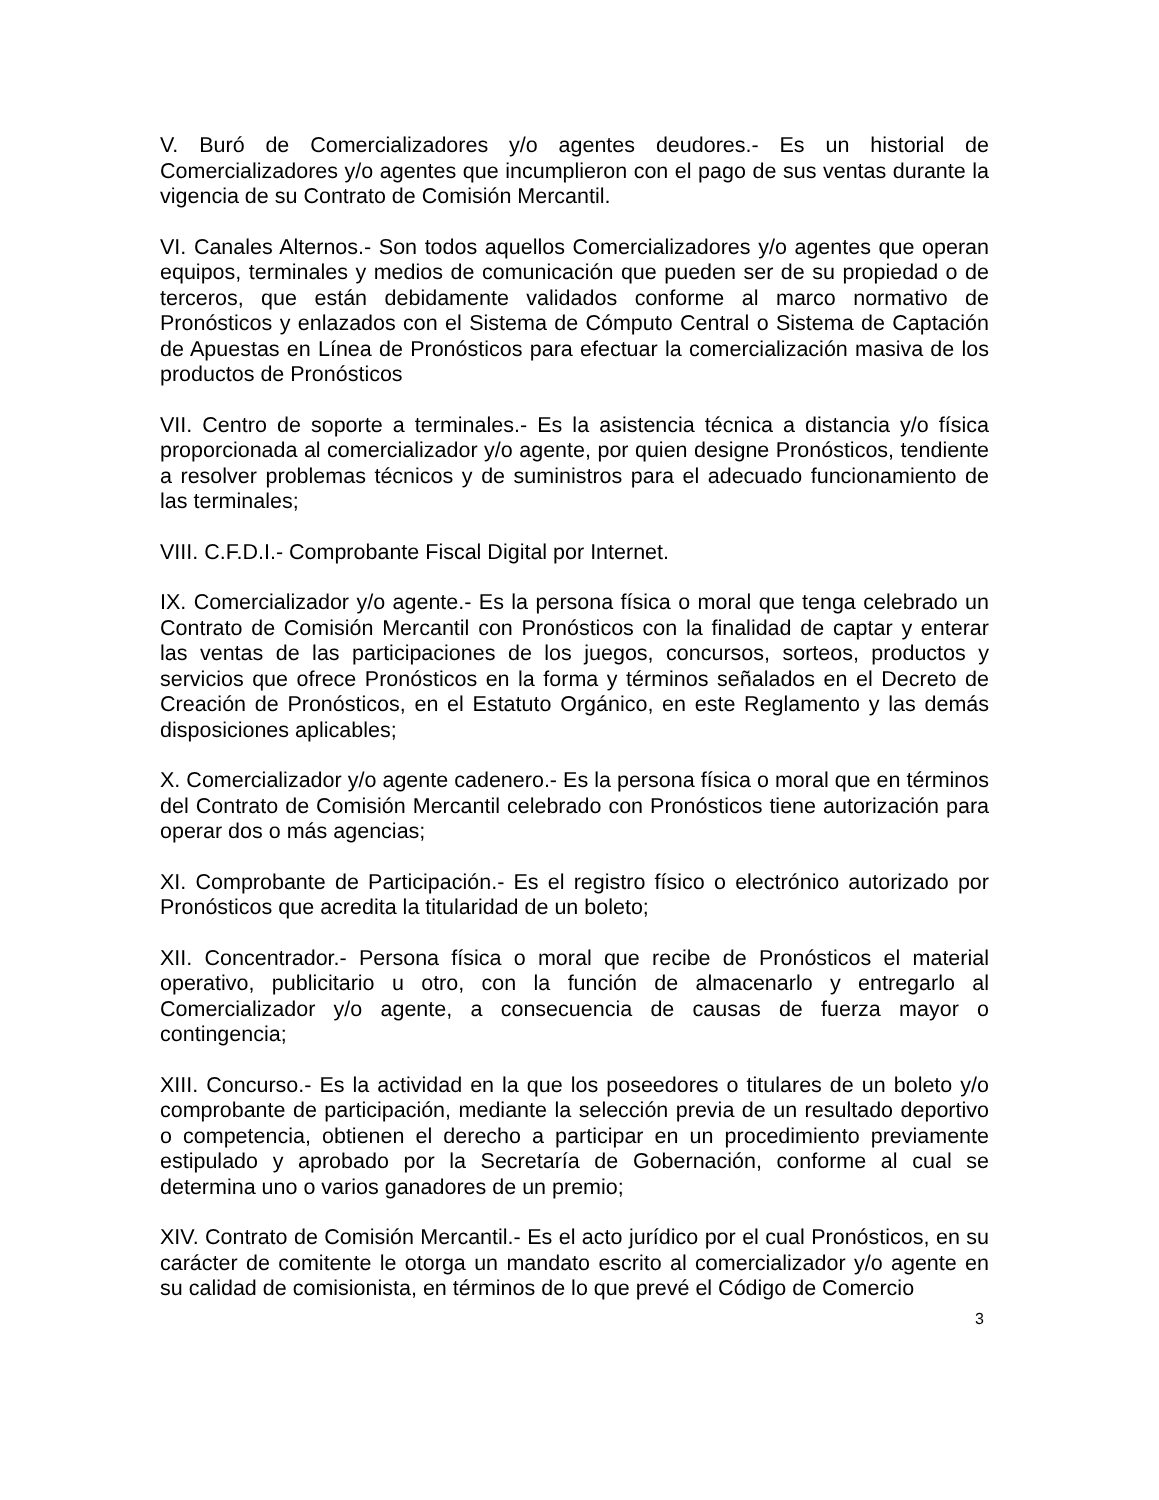V. Buró de Comercializadores y/o agentes deudores.- Es un historial de Comercializadores y/o agentes que incumplieron con el pago de sus ventas durante la vigencia de su Contrato de Comisión Mercantil.
VI. Canales Alternos.- Son todos aquellos Comercializadores y/o agentes que operan equipos, terminales y medios de comunicación que pueden ser de su propiedad o de terceros, que están debidamente validados conforme al marco normativo de Pronósticos y enlazados con el Sistema de Cómputo Central o Sistema de Captación de Apuestas en Línea de Pronósticos para efectuar la comercialización masiva de los productos de Pronósticos
VII. Centro de soporte a terminales.- Es la asistencia técnica a distancia y/o física proporcionada al comercializador y/o agente, por quien designe Pronósticos, tendiente a resolver problemas técnicos y de suministros para el adecuado funcionamiento de las terminales;
VIII. C.F.D.I.- Comprobante Fiscal Digital por Internet.
IX. Comercializador y/o agente.- Es la persona física o moral que tenga celebrado un Contrato de Comisión Mercantil con Pronósticos con la finalidad de captar y enterar las ventas de las participaciones de los juegos, concursos, sorteos, productos y servicios que ofrece Pronósticos en la forma y términos señalados en el Decreto de Creación de Pronósticos, en el Estatuto Orgánico, en este Reglamento y las demás disposiciones aplicables;
X. Comercializador y/o agente cadenero.- Es la persona física o moral que en términos del Contrato de Comisión Mercantil celebrado con Pronósticos tiene autorización para operar dos o más agencias;
XI. Comprobante de Participación.- Es el registro físico o electrónico autorizado por Pronósticos que acredita la titularidad de un boleto;
XII. Concentrador.- Persona física o moral que recibe de Pronósticos el material operativo, publicitario u otro, con la función de almacenarlo y entregarlo al Comercializador y/o agente, a consecuencia de causas de fuerza mayor o contingencia;
XIII. Concurso.- Es la actividad en la que los poseedores o titulares de un boleto y/o comprobante de participación, mediante la selección previa de un resultado deportivo o competencia, obtienen el derecho a participar en un procedimiento previamente estipulado y aprobado por la Secretaría de Gobernación, conforme al cual se determina uno o varios ganadores de un premio;
XIV. Contrato de Comisión Mercantil.- Es el acto jurídico por el cual Pronósticos, en su carácter de comitente le otorga un mandato escrito al comercializador y/o agente en su calidad de comisionista, en términos de lo que prevé el Código de Comercio
3